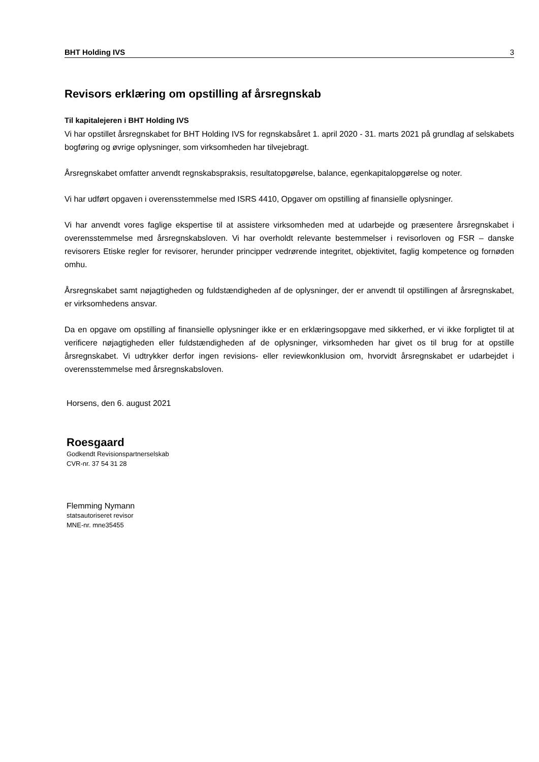BHT Holding IVS 3
Revisors erklæring om opstilling af årsregnskab
Til kapitalejeren i BHT Holding IVS
Vi har opstillet årsregnskabet for BHT Holding IVS for regnskabsåret 1. april 2020 - 31. marts 2021 på grundlag af selskabets bogføring og øvrige oplysninger, som virksomheden har tilvejebragt.
Årsregnskabet omfatter anvendt regnskabspraksis, resultatopgørelse, balance, egenkapitalopgørelse og noter.
Vi har udført opgaven i overensstemmelse med ISRS 4410, Opgaver om opstilling af finansielle oplysninger.
Vi har anvendt vores faglige ekspertise til at assistere virksomheden med at udarbejde og præsentere årsregnskabet i overensstemmelse med årsregnskabsloven. Vi har overholdt relevante bestemmelser i revisorloven og FSR – danske revisorers Etiske regler for revisorer, herunder principper vedrørende integritet, objektivitet, faglig kompetence og fornøden omhu.
Årsregnskabet samt nøjagtigheden og fuldstændigheden af de oplysninger, der er anvendt til opstillingen af årsregnskabet, er virksomhedens ansvar.
Da en opgave om opstilling af finansielle oplysninger ikke er en erklæringsopgave med sikkerhed, er vi ikke forpligtet til at verificere nøjagtigheden eller fuldstændigheden af de oplysninger, virksomheden har givet os til brug for at opstille årsregnskabet. Vi udtrykker derfor ingen revisions- eller reviewkonklusion om, hvorvidt årsregnskabet er udarbejdet i overensstemmelse med årsregnskabsloven.
Horsens, den 6. august 2021
Roesgaard
Godkendt Revisionspartnerselskab
CVR-nr. 37 54 31 28
Flemming Nymann
statsautoriseret revisor
MNE-nr. mne35455